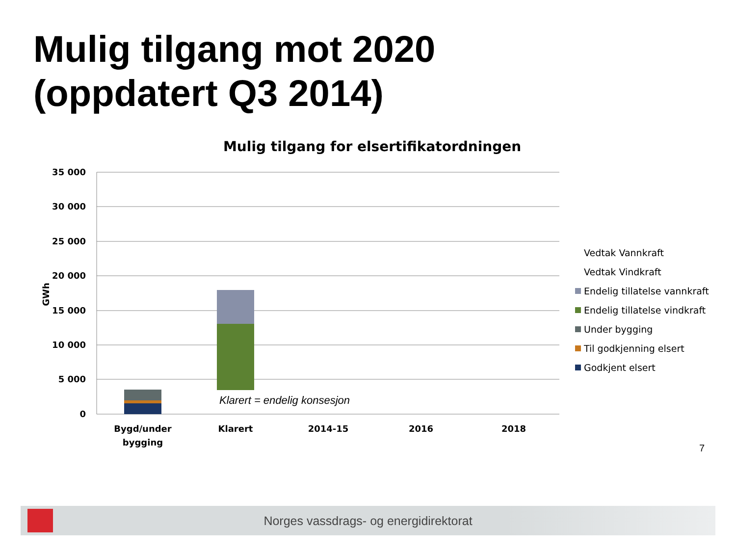Mulig tilgang mot 2020
(oppdatert Q3 2014)
Mulig tilgang for elsertifikatordningen
35 000
30 000
25 000
20 000
15 000
10 000
5 000
0
GWh
Klarert = endelig konsesjon
Bygd/under
bygging
Klarert
2014-15
2016
2018
Vedtak Vannkraft
Vedtak Vindkraft
Endelig tillatelse vannkraft
Endelig tillatelse vindkraft
Under bygging
Til godkjenning elsert
Godkjent elsert
7
Norges vassdrags- og energidirektorat